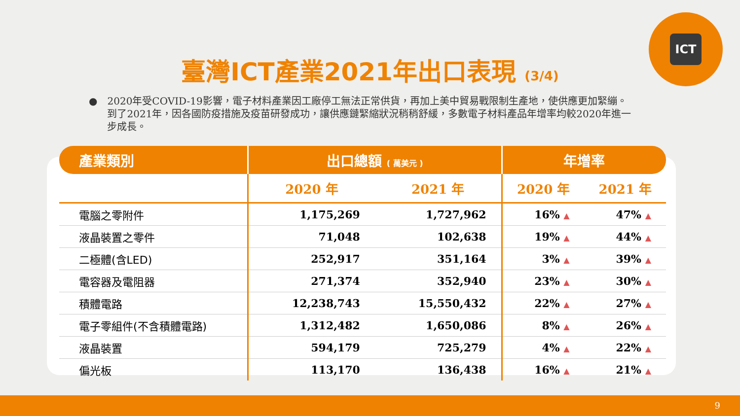ICT
臺灣ICT產業2021年出口表現 (3/4)
● 2020年受COVID-19影響，電子材料產業因工廠停工無法正常供貨，再加上美中貿易戰限制生產地，使供應更加緊繃。到了2021年，因各國防疫措施及疫苗研發成功，讓供應鏈緊縮狀況稍稍舒緩，多數電子材料產品年增率均較2020年進一步成長。
| 產業類別 | 出口總額 ( 萬美元 ) | | 年增率 | |
| --- | --- | --- | --- | --- |
| | 2020 年 | 2021 年 | 2020 年 | 2021 年 |
| 電腦之零附件 | 1,175,269 | 1,727,962 | 16% ▲ | 47% ▲ |
| 液晶裝置之零件 | 71,048 | 102,638 | 19% ▲ | 44% ▲ |
| 二極體(含LED) | 252,917 | 351,164 | 3% ▲ | 39% ▲ |
| 電容器及電阻器 | 271,374 | 352,940 | 23% ▲ | 30% ▲ |
| 積體電路 | 12,238,743 | 15,550,432 | 22% ▲ | 27% ▲ |
| 電子零組件(不含積體電路) | 1,312,482 | 1,650,086 | 8% ▲ | 26% ▲ |
| 液晶裝置 | 594,179 | 725,279 | 4% ▲ | 22% ▲ |
| 偏光板 | 113,170 | 136,438 | 16% ▲ | 21% ▲ |
9